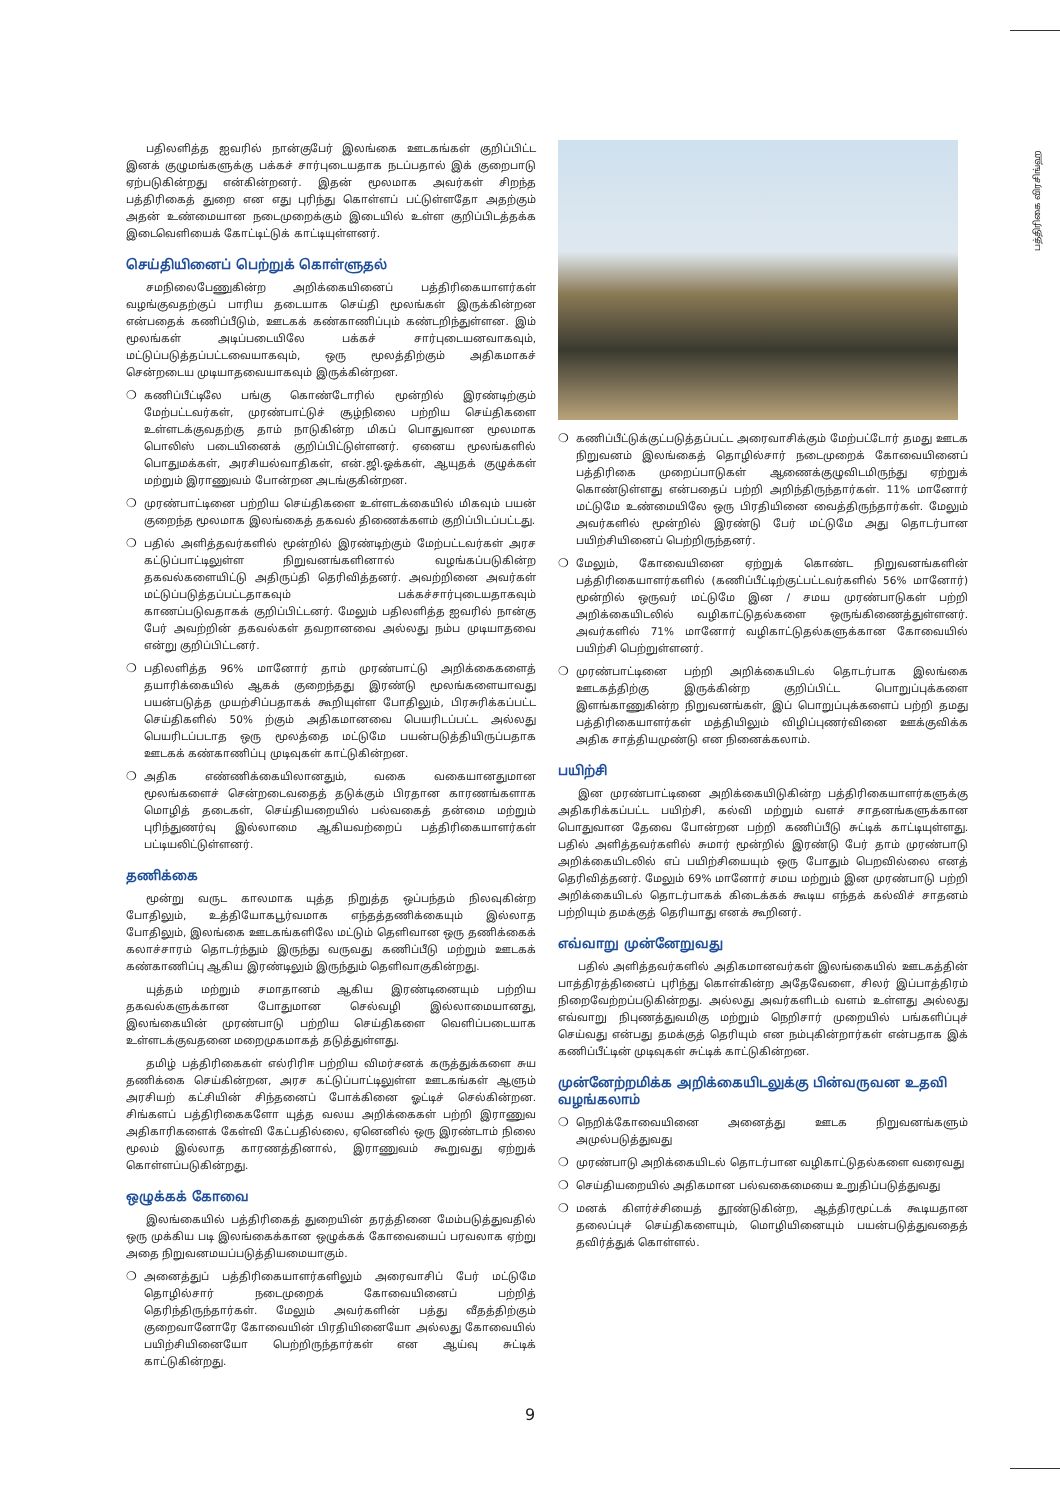பத்திரிகை விரசிங்ஹ
பதிலளித்த ஐவரில் நான்குபேர் இலங்கை ஊடகங்கள் குறிப்பிட்ட இனக் குழுமங்களுக்கு பக்கச் சார்புடையதாக நடப்பதால் இக் குறைபாடு ஏற்படுகின்றது என்கின்றனர். இதன் மூலமாக அவர்கள் சிறந்த பத்திரிகைத் துறை என எது புரிந்து கொள்ளப் பட்டுள்ளதோ அதற்கும் அதன் உண்மையான நடைமுறைக்கும் இடையில் உள்ள குறிப்பிடத்தக்க இடைவெளியைக் கோட்டிட்டுக் காட்டியுள்ளனர்.
செய்தியினைப் பெற்றுக் கொள்ளுதல்
சமநிலைபேணுகின்ற அறிக்கையினைப் பத்திரிகையாளர்கள் வழங்குவதற்குப் பாரிய தடையாக செய்தி மூலங்கள் இருக்கின்றன என்பதைக் கணிப்பீடும், ஊடகக் கண்காணிப்பும் கண்டறிந்துள்ளன. இம் மூலங்கள் அடிப்படையிலே பக்கச் சார்புடையனவாகவும், மட்டுப்படுத்தப்பட்டவையாகவும், ஒரு மூலத்திற்கும் அதிகமாகச் சென்றடைய முடியாதவையாகவும் இருக்கின்றன.
❍ கணிப்பீட்டிலே பங்கு கொண்டோரில் மூன்றில் இரண்டிற்கும் மேற்பட்டவர்கள், முரண்பாட்டுச் சூழ்நிலை பற்றிய செய்திகளை உள்ளடக்குவதற்கு தாம் நாடுகின்ற மிகப் பொதுவான மூலமாக பொலிஸ் படையினைக் குறிப்பிட்டுள்ளனர். ஏனைய மூலங்களில் பொதுமக்கள், அரசியல்வாதிகள், என்.ஜி.ஓக்கள், ஆயுதக் குழுக்கள் மற்றும் இராணுவம் போன்றன அடங்குகின்றன.
❍ முரண்பாட்டினை பற்றிய செய்திகளை உள்ளடக்கையில் மிகவும் பயன் குறைந்த மூலமாக இலங்கைத் தகவல் திணைக்களம் குறிப்பிடப்பட்டது.
❍ பதில் அளித்தவர்களில் மூன்றில் இரண்டிற்கும் மேற்பட்டவர்கள் அரச கட்டுப்பாட்டிலுள்ள நிறுவனங்களினால் வழங்கப்படுகின்ற தகவல்களையிட்டு அதிருப்தி தெரிவித்தனர். அவற்றினை அவர்கள் மட்டுப்படுத்தப்பட்டதாகவும் பக்கச்சார்புடையதாகவும் காணப்படுவதாகக் குறிப்பிட்டனர். மேலும் பதிலளித்த ஐவரில் நான்கு பேர் அவற்றின் தகவல்கள் தவறானவை அல்லது நம்ப முடியாதவை என்று குறிப்பிட்டனர்.
❍ பதிலளித்த 96% மானோர் தாம் முரண்பாட்டு அறிக்கைகளைத் தயாரிக்கையில் ஆகக் குறைந்தது இரண்டு மூலங்களையாவது பயன்படுத்த முயற்சிப்பதாகக் கூறியுள்ள போதிலும், பிரசுரிக்கப்பட்ட செய்திகளில் 50% ற்கும் அதிகமானவை பெயரிடப்பட்ட அல்லது பெயரிடப்படாத ஒரு மூலத்தை மட்டுமே பயன்படுத்தியிருப்பதாக ஊடகக் கண்காணிப்பு முடிவுகள் காட்டுகின்றன.
❍ அதிக எண்ணிக்கையிலானதும், வகை வகையானதுமான மூலங்களைச் சென்றடைவதைத் தடுக்கும் பிரதான காரணங்களாக மொழித் தடைகள், செய்தியறையில் பல்வகைத் தன்மை மற்றும் புரிந்துணர்வு இல்லாமை ஆகியவற்றைப் பத்திரிகையாளர்கள் பட்டியலிட்டுள்ளனர்.
தணிக்கை
மூன்று வருட காலமாக யுத்த நிறுத்த ஒப்பந்தம் நிலவுகின்ற போதிலும், உத்தியோகபூர்வமாக எந்தத்தணிக்கையும் இல்லாத போதிலும், இலங்கை ஊடகங்களிலே மட்டும் தெளிவான ஒரு தணிக்கைக் கலாச்சாரம் தொடர்ந்தும் இருந்து வருவது கணிப்பீடு மற்றும் ஊடகக் கண்காணிப்பு ஆகிய இரண்டிலும் இருந்தும் தெளிவாகுகின்றது.
யுத்தம் மற்றும் சமாதானம் ஆகிய இரண்டினையும் பற்றிய தகவல்களுக்கான போதுமான செல்வழி இல்லாமையானது, இலங்கையின் முரண்பாடு பற்றிய செய்திகளை வெளிப்படையாக உள்ளடக்குவதனை மறைமுகமாகத் தடுத்துள்ளது.
தமிழ் பத்திரிகைகள் எல்ரிரிஈ பற்றிய விமர்சனக் கருத்துக்களை சுய தணிக்கை செய்கின்றன, அரச கட்டுப்பாட்டிலுள்ள ஊடகங்கள் ஆளும் அரசியற் கட்சியின் சிந்தனைப் போக்கினை ஓட்டிச் செல்கின்றன. சிங்களப் பத்திரிகைகளோ யுத்த வலய அறிக்கைகள் பற்றி இராணுவ அதிகாரிகளைக் கேள்வி கேட்பதில்லை, ஏனெனில் ஒரு இரண்டாம் நிலை மூலம் இல்லாத காரணத்தினால், இராணுவம் கூறுவது ஏற்றுக் கொள்ளப்படுகின்றது.
ஒழுக்கக் கோவை
இலங்கையில் பத்திரிகைத் துறையின் தரத்தினை மேம்படுத்துவதில் ஒரு முக்கிய படி இலங்கைக்கான ஒழுக்கக் கோவையைப் பரவலாக ஏற்று அதை நிறுவனமயப்படுத்தியமையாகும்.
❍ அனைத்துப் பத்திரிகையாளர்களிலும் அரைவாசிப் பேர் மட்டுமே தொழில்சார் நடைமுறைக் கோவையினைப் பற்றித் தெரிந்திருந்தார்கள். மேலும் அவர்களின் பத்து வீதத்திற்கும் குறைவானோரே கோவையின் பிரதியினையோ அல்லது கோவையில் பயிற்சியினையோ பெற்றிருந்தார்கள் என ஆய்வு சுட்டிக் காட்டுகின்றது.
❍ கணிப்பீட்டுக்குட்படுத்தப்பட்ட அரைவாசிக்கும் மேற்பட்டோர் தமது ஊடக நிறுவனம் இலங்கைத் தொழில்சார் நடைமுறைக் கோவையினைப் பத்திரிகை முறைப்பாடுகள் ஆணைக்குழுவிடமிருந்து ஏற்றுக் கொண்டுள்ளது என்பதைப் பற்றி அறிந்திருந்தார்கள். 11% மானோர் மட்டுமே உண்மையிலே ஒரு பிரதியினை வைத்திருந்தார்கள். மேலும் அவர்களில் மூன்றில் இரண்டு பேர் மட்டுமே அது தொடர்பான பயிற்சியினைப் பெற்றிருந்தனர்.
❍ மேலும், கோவையினை ஏற்றுக் கொண்ட நிறுவனங்களின் பத்திரிகையாளர்களில் (கணிப்பீட்டிற்குட்பட்டவர்களில் 56% மானோர்) மூன்றில் ஒருவர் மட்டுமே இன / சமய முரண்பாடுகள் பற்றி அறிக்கையிடலில் வழிகாட்டுதல்களை ஒருங்கிணைத்துள்ளனர். அவர்களில் 71% மானோர் வழிகாட்டுதல்களுக்கான கோவையில் பயிற்சி பெற்றுள்ளனர்.
❍ முரண்பாட்டினை பற்றி அறிக்கையிடல் தொடர்பாக இலங்கை ஊடகத்திற்கு இருக்கின்ற குறிப்பிட்ட பொறுப்புக்களை இளங்காணுகின்ற நிறுவனங்கள், இப் பொறுப்புக்களைப் பற்றி தமது பத்திரிகையாளர்கள் மத்தியிலும் விழிப்புணர்வினை ஊக்குவிக்க அதிக சாத்தியமுண்டு என நினைக்கலாம்.
பயிற்சி
இன முரண்பாட்டினை அறிக்கையிடுகின்ற பத்திரிகையாளர்களுக்கு அதிகரிக்கப்பட்ட பயிற்சி, கல்வி மற்றும் வளச் சாதனங்களுக்கான பொதுவான தேவை போன்றன பற்றி கணிப்பீடு சுட்டிக் காட்டியுள்ளது. பதில் அளித்தவர்களில் சுமார் மூன்றில் இரண்டு பேர் தாம் முரண்பாடு அறிக்கையிடலில் எப் பயிற்சியையும் ஒரு போதும் பெறவில்லை எனத் தெரிவித்தனர். மேலும் 69% மானோர் சமய மற்றும் இன முரண்பாடு பற்றி அறிக்கையிடல் தொடர்பாகக் கிடைக்கக் கூடிய எந்தக் கல்விச் சாதனம் பற்றியும் தமக்குத் தெரியாது எனக் கூறினர்.
எவ்வாறு முன்னேறுவது
பதில் அளித்தவர்களில் அதிகமானவர்கள் இலங்கையில் ஊடகத்தின் பாத்திரத்தினைப் புரிந்து கொள்கின்ற அதேவேளை, சிலர் இப்பாத்திரம் நிறைவேற்றப்படுகின்றது. அல்லது அவர்களிடம் வளம் உள்ளது அல்லது எவ்வாறு நிபுணத்துவமிகு மற்றும் நெறிசார் முறையில் பங்களிப்புச் செய்வது என்பது தமக்குத் தெரியும் என நம்புகின்றார்கள் என்பதாக இக் கணிப்பீட்டின் முடிவுகள் சுட்டிக் காட்டுகின்றன.
முன்னேற்றமிக்க அறிக்கையிடலுக்கு பின்வருவன உதவி வழங்கலாம்
❍ நெறிக்கோவையினை அனைத்து ஊடக நிறுவனங்களும் அமுல்படுத்துவது
❍ முரண்பாடு அறிக்கையிடல் தொடர்பான வழிகாட்டுதல்களை வரைவது
❍ செய்தியறையில் அதிகமான பல்வகைமையை உறுதிப்படுத்துவது
❍ மனக் கிளர்ச்சியைத் தூண்டுகின்ற, ஆத்திரமூட்டக் கூடியதான தலைப்புச் செய்திகளையும், மொழியினையும் பயன்படுத்துவதைத் தவிர்த்துக் கொள்ளல்.
9